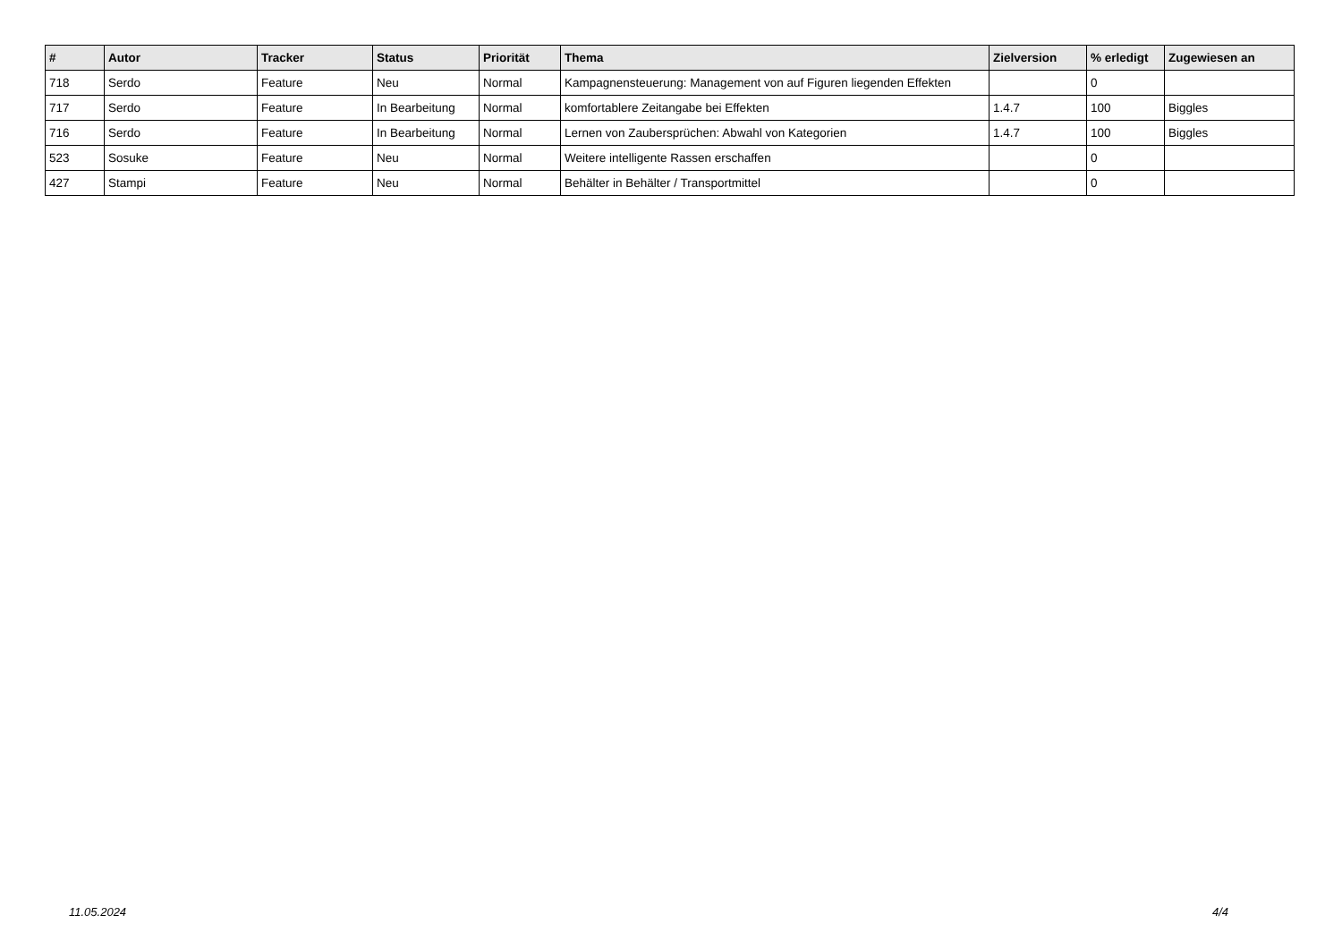| # | Autor | Tracker | Status | Priorität | Thema | Zielversion | % erledigt | Zugewiesen an |
| --- | --- | --- | --- | --- | --- | --- | --- | --- |
| 718 | Serdo | Feature | Neu | Normal | Kampagnensteuerung: Management von auf Figuren liegenden Effekten | | 0 | |
| 717 | Serdo | Feature | In Bearbeitung | Normal | komfortablere Zeitangabe bei Effekten | 1.4.7 | 100 | Biggles |
| 716 | Serdo | Feature | In Bearbeitung | Normal | Lernen von Zaubersprüchen: Abwahl von Kategorien | 1.4.7 | 100 | Biggles |
| 523 | Sosuke | Feature | Neu | Normal | Weitere intelligente Rassen erschaffen | | 0 | |
| 427 | Stampi | Feature | Neu | Normal | Behälter in Behälter / Transportmittel | | 0 | |
11.05.2024 4/4